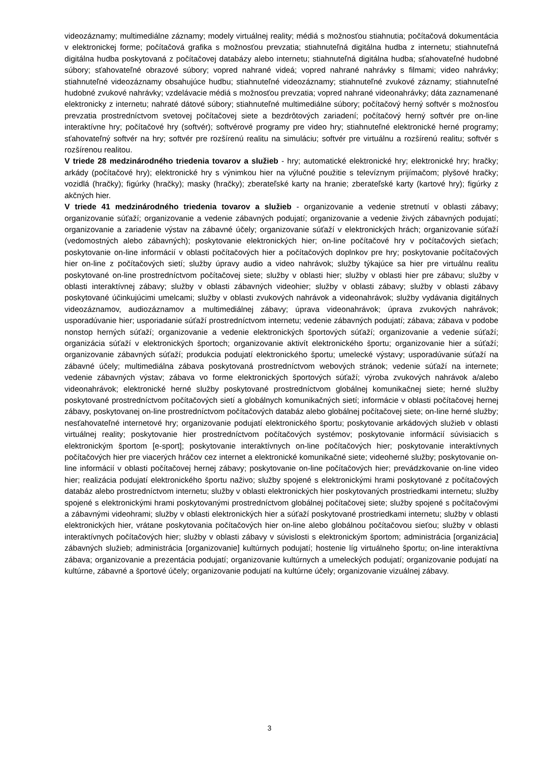videozáznamy; multimediálne záznamy; modely virtuálnej reality; médiá s možnosťou stiahnutia; počítačová dokumentácia v elektronickej forme; počítačová grafika s možnosťou prevzatia; stiahnuteľná digitálna hudba z internetu; stiahnuteľná digitálna hudba poskytovaná z počítačovej databázy alebo internetu; stiahnuteľná digitálna hudba; sťahovateľné hudobné súbory; sťahovateľné obrazové súbory; vopred nahrané videá; vopred nahrané nahrávky s filmami; video nahrávky; stiahnuteľné videozáznamy obsahujúce hudbu; stiahnuteľné videozáznamy; stiahnuteľné zvukové záznamy; stiahnuteľné hudobné zvukové nahrávky; vzdelávacie médiá s možnosťou prevzatia; vopred nahrané videonahrávky; dáta zaznamenané elektronicky z internetu; nahraté dátové súbory; stiahnuteľné multimediálne súbory; počítačový herný softvér s možnosťou prevzatia prostredníctvom svetovej počítačovej siete a bezdrôtových zariadení; počítačový herný softvér pre on-line interaktívne hry; počítačové hry (softvér); softvérové programy pre video hry; stiahnuteľné elektronické herné programy; sťahovateľný softvér na hry; softvér pre rozšírenú realitu na simuláciu; softvér pre virtuálnu a rozšírenú realitu; softvér s rozšírenou realitou.
V triede 28 medzinárodného triedenia tovarov a služieb - hry; automatické elektronické hry; elektronické hry; hračky; arkády (počítačové hry); elektronické hry s výnimkou hier na výlučné použitie s televíznym prijímačom; plyšové hračky; vozidlá (hračky); figúrky (hračky); masky (hračky); zberateľské karty na hranie; zberateľské karty (kartové hry); figúrky z akčných hier.
V triede 41 medzinárodného triedenia tovarov a služieb - organizovanie a vedenie stretnutí v oblasti zábavy; organizovanie súťaží; organizovanie a vedenie zábavných podujatí; organizovanie a vedenie živých zábavných podujatí; organizovanie a zariadenie výstav na zábavné účely; organizovanie súťaží v elektronických hrách; organizovanie súťaží (vedomostných alebo zábavných); poskytovanie elektronických hier; on-line počítačové hry v počítačových sieťach; poskytovanie on-line informácií v oblasti počítačových hier a počítačových doplnkov pre hry; poskytovanie počítačových hier on-line z počítačových sietí; služby úpravy audio a video nahrávok; služby týkajúce sa hier pre virtuálnu realitu poskytované on-line prostredníctvom počítačovej siete; služby v oblasti hier; služby v oblasti hier pre zábavu; služby v oblasti interaktívnej zábavy; služby v oblasti zábavných videohier; služby v oblasti zábavy; služby v oblasti zábavy poskytované účinkujúcimi umelcami; služby v oblasti zvukových nahrávok a videonahrávok; služby vydávania digitálnych videozáznamov, audiozáznamov a multimediálnej zábavy; úprava videonahrávok; úprava zvukových nahrávok; usporadúvanie hier; usporiadanie súťaží prostredníctvom internetu; vedenie zábavných podujatí; zábava; zábava v podobe nonstop herných súťaží; organizovanie a vedenie elektronických športových súťaží; organizovanie a vedenie súťaží; organizácia súťaží v elektronických športoch; organizovanie aktivít elektronického športu; organizovanie hier a súťaží; organizovanie zábavných súťaží; produkcia podujatí elektronického športu; umelecké výstavy; usporadúvanie súťaží na zábavné účely; multimediálna zábava poskytovaná prostredníctvom webových stránok; vedenie súťaží na internete; vedenie zábavných výstav; zábava vo forme elektronických športových súťaží; výroba zvukových nahrávok a/alebo videonahrávok; elektronické herné služby poskytované prostredníctvom globálnej komunikačnej siete; herné služby poskytované prostredníctvom počítačových sietí a globálnych komunikačných sietí; informácie v oblasti počítačovej hernej zábavy, poskytovanej on-line prostredníctvom počítačových databáz alebo globálnej počítačovej siete; on-line herné služby; nesťahovateľné internetové hry; organizovanie podujatí elektronického športu; poskytovanie arkádových služieb v oblasti virtuálnej reality; poskytovanie hier prostredníctvom počítačových systémov; poskytovanie informácií súvisiacich s elektronickým športom [e-sport]; poskytovanie interaktívnych on-line počítačových hier; poskytovanie interaktívnych počítačových hier pre viacerých hráčov cez internet a elektronické komunikačné siete; videoherné služby; poskytovanie on-line informácií v oblasti počítačovej hernej zábavy; poskytovanie on-line počítačových hier; prevádzkovanie on-line video hier; realizácia podujatí elektronického športu naživo; služby spojené s elektronickými hrami poskytované z počítačových databáz alebo prostredníctvom internetu; služby v oblasti elektronických hier poskytovaných prostriedkami internetu; služby spojené s elektronickými hrami poskytovanými prostredníctvom globálnej počítačovej siete; služby spojené s počítačovými a zábavnými videohrami; služby v oblasti elektronických hier a súťaží poskytované prostriedkami internetu; služby v oblasti elektronických hier, vrátane poskytovania počítačových hier on-line alebo globálnou počítačovou sieťou; služby v oblasti interaktívnych počítačových hier; služby v oblasti zábavy v súvislosti s elektronickým športom; administrácia [organizácia] zábavných služieb; administrácia [organizovanie] kultúrnych podujatí; hostenie líg virtuálneho športu; on-line interaktívna zábava; organizovanie a prezentácia podujatí; organizovanie kultúrnych a umeleckých podujatí; organizovanie podujatí na kultúrne, zábavné a športové účely; organizovanie podujatí na kultúrne účely; organizovanie vizuálnej zábavy.
3